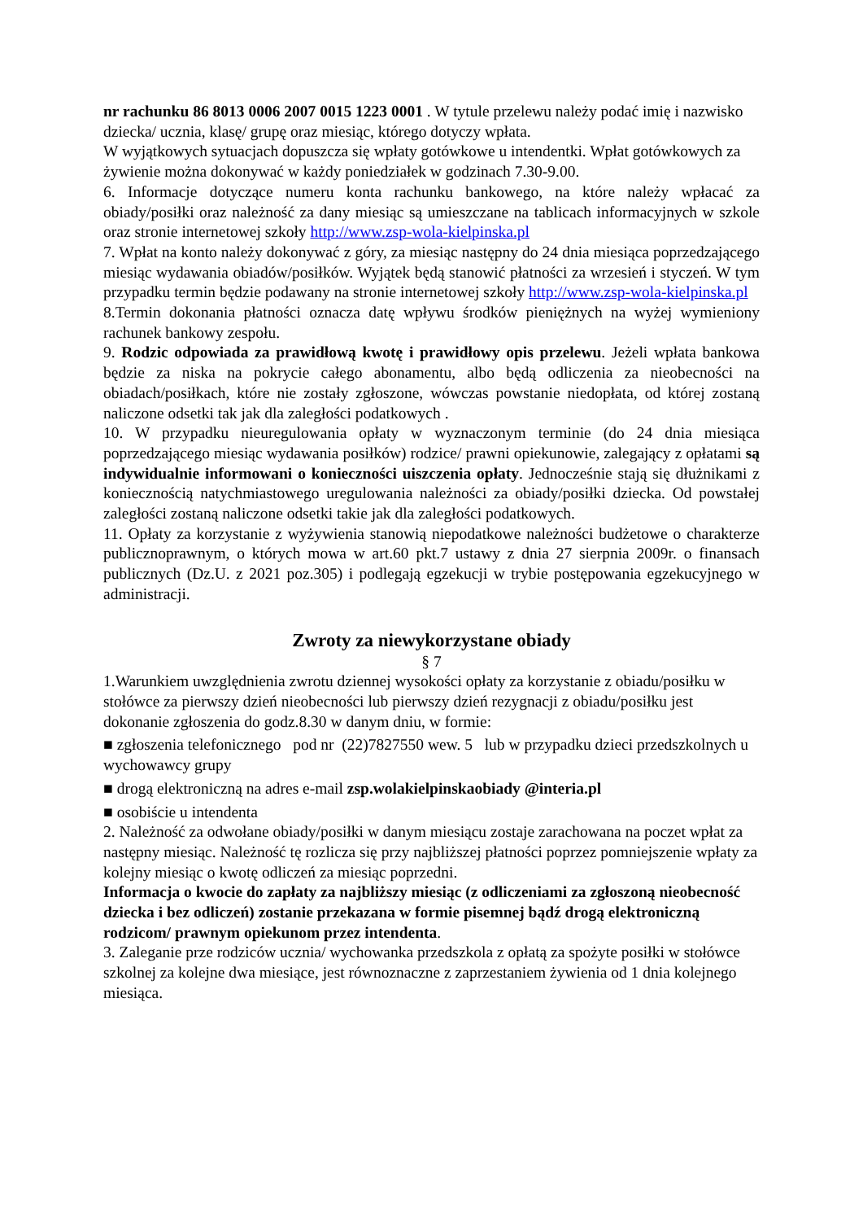nr rachunku 86 8013 0006 2007 0015 1223 0001 . W tytule przelewu należy podać imię i nazwisko dziecka/ ucznia, klasę/ grupę oraz miesiąc, którego dotyczy wpłata.
W wyjątkowych sytuacjach dopuszcza się wpłaty gotówkowe u intendentki. Wpłat gotówkowych za żywienie można dokonywać w każdy poniedziałek w godzinach 7.30-9.00.
6. Informacje dotyczące numeru konta rachunku bankowego, na które należy wpłacać za obiady/posiłki oraz należność za dany miesiąc są umieszczane na tablicach informacyjnych w szkole oraz stronie internetowej szkoły http://www.zsp-wola-kielpinska.pl
7. Wpłat na konto należy dokonywać z góry, za miesiąc następny do 24 dnia miesiąca poprzedzającego miesiąc wydawania obiadów/posiłków. Wyjątek będą stanowić płatności za wrzesień i styczeń. W tym przypadku termin będzie podawany na stronie internetowej szkoły http://www.zsp-wola-kielpinska.pl
8.Termin dokonania płatności oznacza datę wpływu środków pieniężnych na wyżej wymieniony rachunek bankowy zespołu.
9. Rodzic odpowiada za prawidłową kwotę i prawidłowy opis przelewu. Jeżeli wpłata bankowa będzie za niska na pokrycie całego abonamentu, albo będą odliczenia za nieobecności na obiadach/posiłkach, które nie zostały zgłoszone, wówczas powstanie niedopłata, od której zostaną naliczone odsetki tak jak dla zaległości podatkowych .
10. W przypadku nieuregulowania opłaty w wyznaczonym terminie (do 24 dnia miesiąca poprzedzającego miesiąc wydawania posiłków) rodzice/ prawni opiekunowie, zalegający z opłatami są indywidualnie informowani o konieczności uiszczenia opłaty. Jednocześnie stają się dłużnikami z koniecznością natychmiastowego uregulowania należności za obiady/posiłki dziecka. Od powstałej zaległości zostaną naliczone odsetki takie jak dla zaległości podatkowych.
11. Opłaty za korzystanie z wyżywienia stanowią niepodatkowe należności budżetowe o charakterze publicznoprawnym, o których mowa w art.60 pkt.7 ustawy z dnia 27 sierpnia 2009r. o finansach publicznych (Dz.U. z 2021 poz.305) i podlegają egzekucji w trybie postępowania egzekucyjnego w administracji.
Zwroty za niewykorzystane obiady
§ 7
1.Warunkiem uwzględnienia zwrotu dziennej wysokości opłaty za korzystanie z obiadu/posiłku w stołówce za pierwszy dzień nieobecności lub pierwszy dzień rezygnacji z obiadu/posiłku jest dokonanie zgłoszenia do godz.8.30 w danym dniu, w formie:
■ zgłoszenia telefonicznego pod nr (22)7827550 wew. 5 lub w przypadku dzieci przedszkolnych u wychowawcy grupy
■ drogą elektroniczną na adres e-mail zsp.wolakielpinskaobiady @interia.pl
■ osobiście u intendenta
2. Należność za odwołane obiady/posiłki w danym miesiącu zostaje zarachowana na poczet wpłat za następny miesiąc. Należność tę rozlicza się przy najbliższej płatności poprzez pomniejszenie wpłaty za kolejny miesiąc o kwotę odliczeń za miesiąc poprzedni.
Informacja o kwocie do zapłaty za najbliższy miesiąc (z odliczeniami za zgłoszoną nieobecność dziecka i bez odliczeń) zostanie przekazana w formie pisemnej bądź drogą elektroniczną rodzicom/ prawnym opiekunom przez intendenta.
3. Zaleganie prze rodziców ucznia/ wychowanka przedszkola z opłatą za spożyte posiłki w stołówce szkolnej za kolejne dwa miesiące, jest równoznaczne z zaprzestaniem żywienia od 1 dnia kolejnego miesiąca.